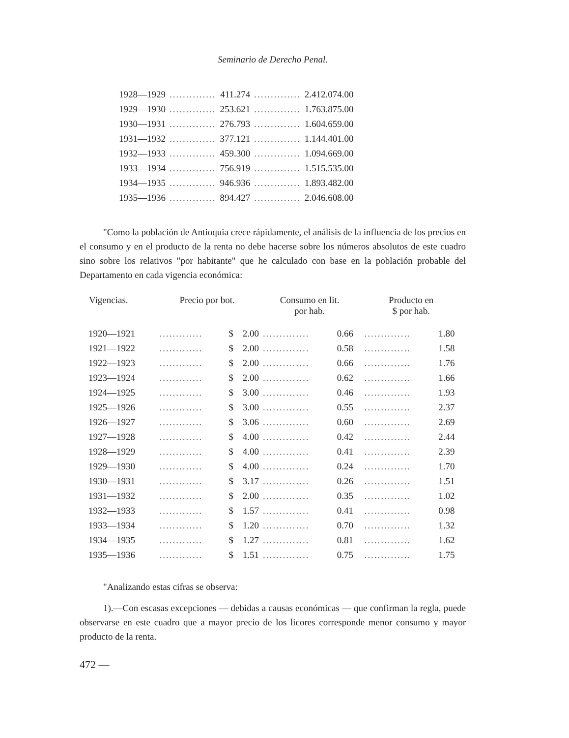Seminario de Derecho Penal.
| 1928—1929 | .............. | 411.274 | .............. | 2.412.074.00 |
| 1929—1930 | .............. | 253.621 | .............. | 1.763.875.00 |
| 1930—1931 | .............. | 276.793 | .............. | 1.604.659.00 |
| 1931—1932 | .............. | 377.121 | .............. | 1.144.401.00 |
| 1932—1933 | .............. | 459.300 | .............. | 1.094.669.00 |
| 1933—1934 | .............. | 756.919 | .............. | 1.515.535.00 |
| 1934—1935 | .............. | 946.936 | .............. | 1.893.482.00 |
| 1935—1936 | .............. | 894.427 | .............. | 2.046.608.00 |
"Como la población de Antioquia crece rápidamente, el análisis de la influencia de los precios en el consumo y en el producto de la renta no debe hacerse sobre los números absolutos de este cuadro sino sobre los relativos "por habitante" que he calculado con base en la población probable del Departamento en cada vigencia económica:
| Vigencias. | Precio por bot. | | | Consumo en lit. por hab. | | Producto en $ por hab. | |
| --- | --- | --- | --- | --- | --- | --- | --- |
| 1920—1921 | ............. | $ | 2.00 | .............. | 0.66 | .............. | 1.80 |
| 1921—1922 | ............. | $ | 2.00 | .............. | 0.58 | .............. | 1.58 |
| 1922—1923 | ............. | $ | 2.00 | .............. | 0.66 | .............. | 1.76 |
| 1923—1924 | ............. | $ | 2.00 | .............. | 0.62 | .............. | 1.66 |
| 1924—1925 | ............. | $ | 3.00 | .............. | 0.46 | .............. | 1.93 |
| 1925—1926 | ............. | $ | 3.00 | .............. | 0.55 | .............. | 2.37 |
| 1926—1927 | ............. | $ | 3.06 | .............. | 0.60 | .............. | 2.69 |
| 1927—1928 | ............. | $ | 4.00 | .............. | 0.42 | .............. | 2.44 |
| 1928—1929 | ............. | $ | 4.00 | .............. | 0.41 | .............. | 2.39 |
| 1929—1930 | ............. | $ | 4.00 | .............. | 0.24 | .............. | 1.70 |
| 1930—1931 | ............. | $ | 3.17 | .............. | 0.26 | .............. | 1.51 |
| 1931—1932 | ............. | $ | 2.00 | .............. | 0.35 | .............. | 1.02 |
| 1932—1933 | ............. | $ | 1.57 | .............. | 0.41 | .............. | 0.98 |
| 1933—1934 | ............. | $ | 1.20 | .............. | 0.70 | .............. | 1.32 |
| 1934—1935 | ............. | $ | 1.27 | .............. | 0.81 | .............. | 1.62 |
| 1935—1936 | ............. | $ | 1.51 | .............. | 0.75 | .............. | 1.75 |
"Analizando estas cifras se observa:
1).—Con escasas excepciones — debidas a causas económicas — que confirman la regla, puede observarse en este cuadro que a mayor precio de los licores corresponde menor consumo y mayor producto de la renta.
472 —